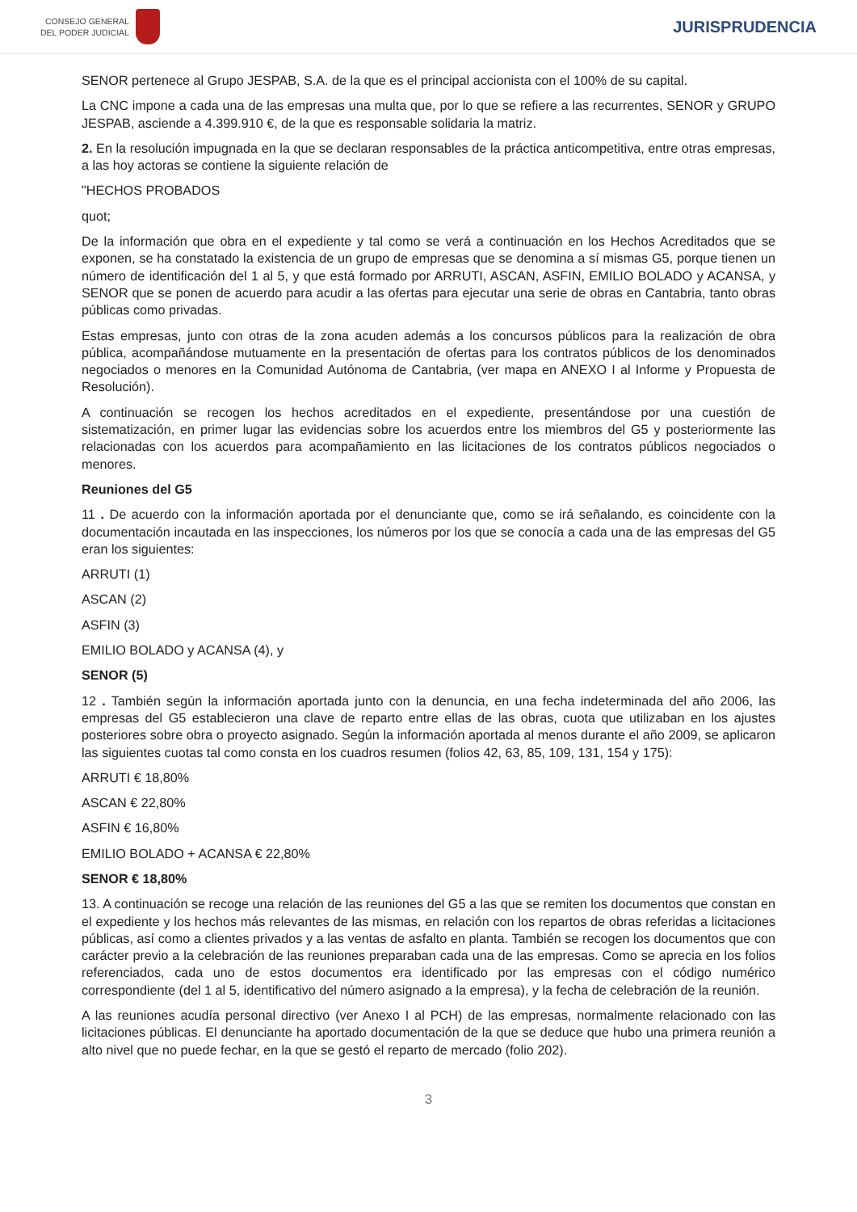CONSEJO GENERAL
DEL PODER JUDICIAL
JURISPRUDENCIA
SENOR pertenece al Grupo JESPAB, S.A. de la que es el principal accionista con el 100% de su capital.
La CNC impone a cada una de las empresas una multa que, por lo que se refiere a las recurrentes, SENOR y GRUPO JESPAB, asciende a 4.399.910 €, de la que es responsable solidaria la matriz.
2. En la resolución impugnada en la que se declaran responsables de la práctica anticompetitiva, entre otras empresas, a las hoy actoras se contiene la siguiente relación de
"HECHOS PROBADOS
quot;
De la información que obra en el expediente y tal como se verá a continuación en los Hechos Acreditados que se exponen, se ha constatado la existencia de un grupo de empresas que se denomina a sí mismas G5, porque tienen un número de identificación del 1 al 5, y que está formado por ARRUTI, ASCAN, ASFIN, EMILIO BOLADO y ACANSA, y SENOR que se ponen de acuerdo para acudir a las ofertas para ejecutar una serie de obras en Cantabria, tanto obras públicas como privadas.
Estas empresas, junto con otras de la zona acuden además a los concursos públicos para la realización de obra pública, acompañándose mutuamente en la presentación de ofertas para los contratos públicos de los denominados negociados o menores en la Comunidad Autónoma de Cantabria, (ver mapa en ANEXO I al Informe y Propuesta de Resolución).
A continuación se recogen los hechos acreditados en el expediente, presentándose por una cuestión de sistematización, en primer lugar las evidencias sobre los acuerdos entre los miembros del G5 y posteriormente las relacionadas con los acuerdos para acompañamiento en las licitaciones de los contratos públicos negociados o menores.
Reuniones del G5
11 . De acuerdo con la información aportada por el denunciante que, como se irá señalando, es coincidente con la documentación incautada en las inspecciones, los números por los que se conocía a cada una de las empresas del G5 eran los siguientes:
ARRUTI (1)
ASCAN (2)
ASFIN (3)
EMILIO BOLADO y ACANSA (4), y
SENOR (5)
12 . También según la información aportada junto con la denuncia, en una fecha indeterminada del año 2006, las empresas del G5 establecieron una clave de reparto entre ellas de las obras, cuota que utilizaban en los ajustes posteriores sobre obra o proyecto asignado. Según la información aportada al menos durante el año 2009, se aplicaron las siguientes cuotas tal como consta en los cuadros resumen (folios 42, 63, 85, 109, 131, 154 y 175):
ARRUTI € 18,80%
ASCAN € 22,80%
ASFIN € 16,80%
EMILIO BOLADO + ACANSA € 22,80%
SENOR € 18,80%
13. A continuación se recoge una relación de las reuniones del G5 a las que se remiten los documentos que constan en el expediente y los hechos más relevantes de las mismas, en relación con los repartos de obras referidas a licitaciones públicas, así como a clientes privados y a las ventas de asfalto en planta. También se recogen los documentos que con carácter previo a la celebración de las reuniones preparaban cada una de las empresas. Como se aprecia en los folios referenciados, cada uno de estos documentos era identificado por las empresas con el código numérico correspondiente (del 1 al 5, identificativo del número asignado a la empresa), y la fecha de celebración de la reunión.
A las reuniones acudía personal directivo (ver Anexo I al PCH) de las empresas, normalmente relacionado con las licitaciones públicas. El denunciante ha aportado documentación de la que se deduce que hubo una primera reunión a alto nivel que no puede fechar, en la que se gestó el reparto de mercado (folio 202).
3